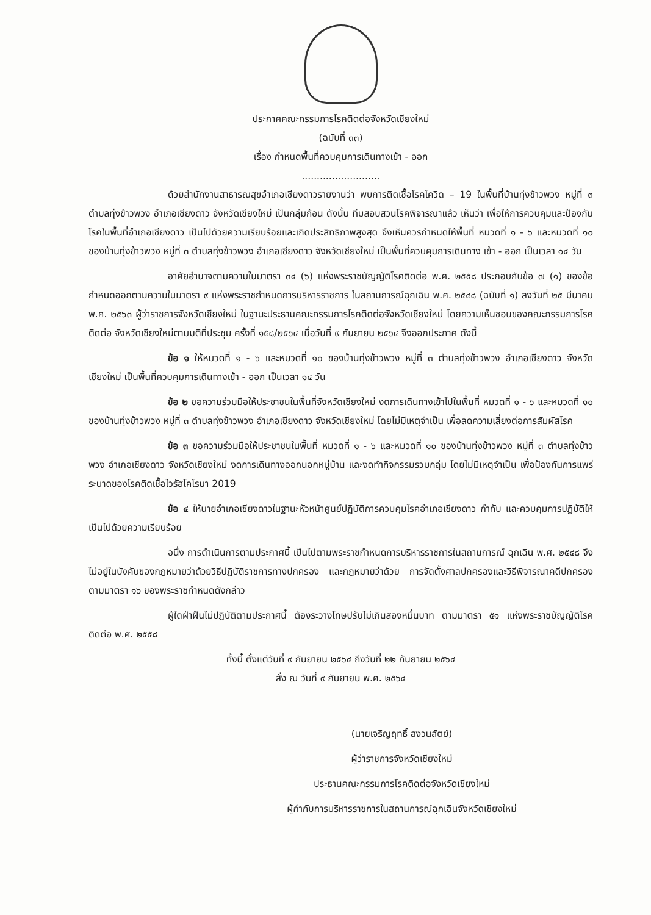ประกาศคณะกรรมการโรคติดต่อจังหวัดเชียงใหม่
(ฉบับที่ ๓๓)
เรื่อง กำหนดพื้นที่ควบคุมการเดินทางเข้า - ออก
..........................
ด้วยสำนักงานสาธารณสุขอำเภอเชียงดาวรายงานว่า พบการติดเชื้อโรคโควิด – 19 ในพื้นที่บ้านทุ่งข้าวพวง หมู่ที่ ๓ ตำบลทุ่งข้าวพวง อำเภอเชียงดาว จังหวัดเชียงใหม่ เป็นกลุ่มก้อน ดังนั้น ทีมสอบสวนโรคพิจารณาแล้ว เห็นว่า เพื่อให้การควบคุมและป้องกันโรคในพื้นที่อำเภอเชียงดาว เป็นไปด้วยความเรียบร้อยและเกิดประสิทธิภาพสูงสุด จึงเห็นควรกำหนดให้พื้นที่ หมวดที่ ๑ - ๖ และหมวดที่ ๑๐ ของบ้านทุ่งข้าวพวง หมู่ที่ ๓ ตำบลทุ่งข้าวพวง อำเภอเชียงดาว จังหวัดเชียงใหม่ เป็นพื้นที่ควบคุมการเดินทาง เข้า - ออก เป็นเวลา ๑๔ วัน
อาศัยอำนาจตามความในมาตรา ๓๔ (๖) แห่งพระราชบัญญัติโรคติดต่อ พ.ศ. ๒๕๕๘ ประกอบกับข้อ ๗ (๑) ของข้อกำหนดออกตามความในมาตรา ๙ แห่งพระราชกำหนดการบริหารราชการ ในสถานการณ์ฉุกเฉิน พ.ศ. ๒๕๔๘ (ฉบับที่ ๑) ลงวันที่ ๒๕ มีนาคม พ.ศ. ๒๕๖๓ ผู้ว่าราชการจังหวัดเชียงใหม่ ในฐานะประธานคณะกรรมการโรคติดต่อจังหวัดเชียงใหม่ โดยความเห็นชอบของคณะกรรมการโรคติดต่อ จังหวัดเชียงใหม่ตามมติที่ประชุม ครั้งที่ ๑๕๘/๒๕๖๔ เมื่อวันที่ ๙ กันยายน ๒๕๖๔ จึงออกประกาศ ดังนี้
ข้อ ๑ ให้หมวดที่ ๑ - ๖ และหมวดที่ ๑๐ ของบ้านทุ่งข้าวพวง หมู่ที่ ๓ ตำบลทุ่งข้าวพวง อำเภอเชียงดาว จังหวัดเชียงใหม่ เป็นพื้นที่ควบคุมการเดินทางเข้า - ออก เป็นเวลา ๑๔ วัน
ข้อ ๒ ขอความร่วมมือให้ประชาชนในพื้นที่จังหวัดเชียงใหม่ งดการเดินทางเข้าไปในพื้นที่ หมวดที่ ๑ - ๖ และหมวดที่ ๑๐ ของบ้านทุ่งข้าวพวง หมู่ที่ ๓ ตำบลทุ่งข้าวพวง อำเภอเชียงดาว จังหวัดเชียงใหม่ โดยไม่มีเหตุจำเป็น เพื่อลดความเสี่ยงต่อการสัมผัสโรค
ข้อ ๓ ขอความร่วมมือให้ประชาชนในพื้นที่ หมวดที่ ๑ - ๖ และหมวดที่ ๑๐ ของบ้านทุ่งข้าวพวง หมู่ที่ ๓ ตำบลทุ่งข้าวพวง อำเภอเชียงดาว จังหวัดเชียงใหม่ งดการเดินทางออกนอกหมู่บ้าน และงดทำกิจกรรมรวมกลุ่ม โดยไม่มีเหตุจำเป็น เพื่อป้องกันการแพร่ระบาดของโรคติดเชื้อไวรัสโคโรนา 2019
ข้อ ๔ ให้นายอำเภอเชียงดาวในฐานะหัวหน้าศูนย์ปฏิบัติการควบคุมโรคอำเภอเชียงดาว กำกับ และควบคุมการปฏิบัติให้เป็นไปด้วยความเรียบร้อย
อนึ่ง การดำเนินการตามประกาศนี้ เป็นไปตามพระราชกำหนดการบริหารราชการในสถานการณ์ ฉุกเฉิน พ.ศ. ๒๕๔๘ จึงไม่อยู่ในบังคับของกฎหมายว่าด้วยวิธีปฏิบัติราชการทางปกครอง และกฎหมายว่าด้วย การจัดตั้งศาลปกครองและวิธีพิจารณาคดีปกครอง ตามมาตรา ๑๖ ของพระราชกำหนดดังกล่าว
ผู้ใดฝ่าฝืนไม่ปฏิบัติตามประกาศนี้ ต้องระวางโทษปรับไม่เกินสองหมื่นบาท ตามมาตรา ๕๑ แห่งพระราชบัญญัติโรคติดต่อ พ.ศ. ๒๕๕๘
ทั้งนี้ ตั้งแต่วันที่ ๙ กันยายน ๒๕๖๔ ถึงวันที่ ๒๒ กันยายน ๒๕๖๔
สั่ง ณ วันที่ ๙ กันยายน พ.ศ. ๒๕๖๔
(นายเจริญฤทธิ์ สงวนสัตย์)
ผู้ว่าราชการจังหวัดเชียงใหม่
ประธานคณะกรรมการโรคติดต่อจังหวัดเชียงใหม่
ผู้กำกับการบริหารราชการในสถานการณ์ฉุกเฉินจังหวัดเชียงใหม่